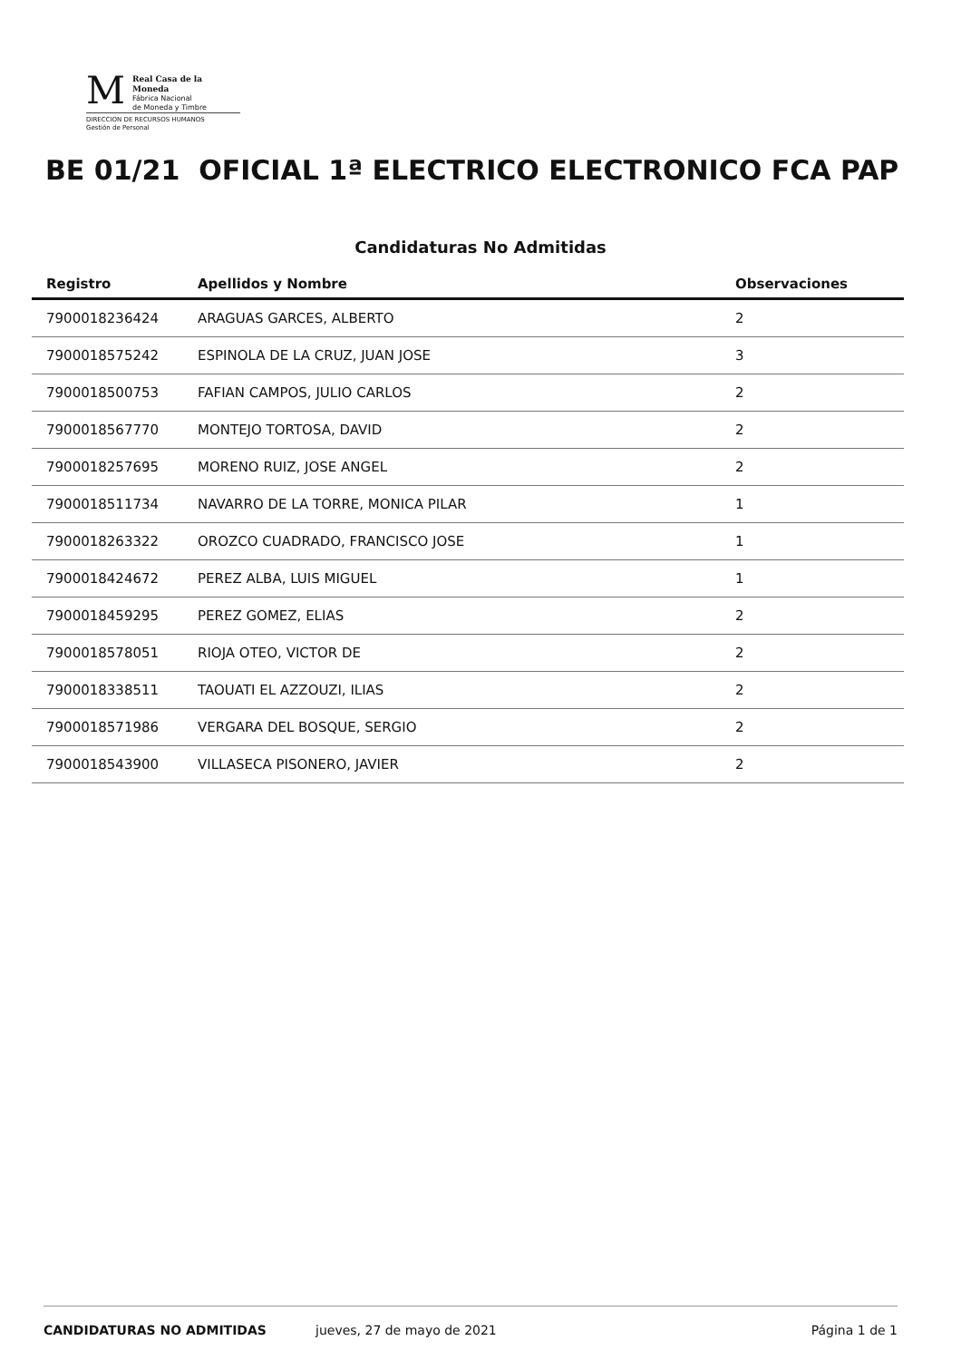M
Real Casa de la Moneda
Fábrica Nacional
de Moneda y Timbre
DIRECCION DE RECURSOS HUMANOS
Gestión de Personal
BE 01/21 OFICIAL 1ª ELECTRICO ELECTRONICO FCA PAP
Candidaturas No Admitidas
| Registro | Apellidos y Nombre | Observaciones |
| --- | --- | --- |
| 7900018236424 | ARAGUAS GARCES, ALBERTO | 2 |
| 7900018575242 | ESPINOLA DE LA CRUZ, JUAN JOSE | 3 |
| 7900018500753 | FAFIAN CAMPOS, JULIO CARLOS | 2 |
| 7900018567770 | MONTEJO TORTOSA, DAVID | 2 |
| 7900018257695 | MORENO RUIZ, JOSE ANGEL | 2 |
| 7900018511734 | NAVARRO DE LA TORRE, MONICA PILAR | 1 |
| 7900018263322 | OROZCO CUADRADO, FRANCISCO JOSE | 1 |
| 7900018424672 | PEREZ ALBA, LUIS MIGUEL | 1 |
| 7900018459295 | PEREZ GOMEZ, ELIAS | 2 |
| 7900018578051 | RIOJA OTEO, VICTOR DE | 2 |
| 7900018338511 | TAOUATI EL AZZOUZI, ILIAS | 2 |
| 7900018571986 | VERGARA DEL BOSQUE, SERGIO | 2 |
| 7900018543900 | VILLASECA PISONERO, JAVIER | 2 |
CANDIDATURAS NO ADMITIDAS jueves, 27 de mayo de 2021 Página 1 de 1